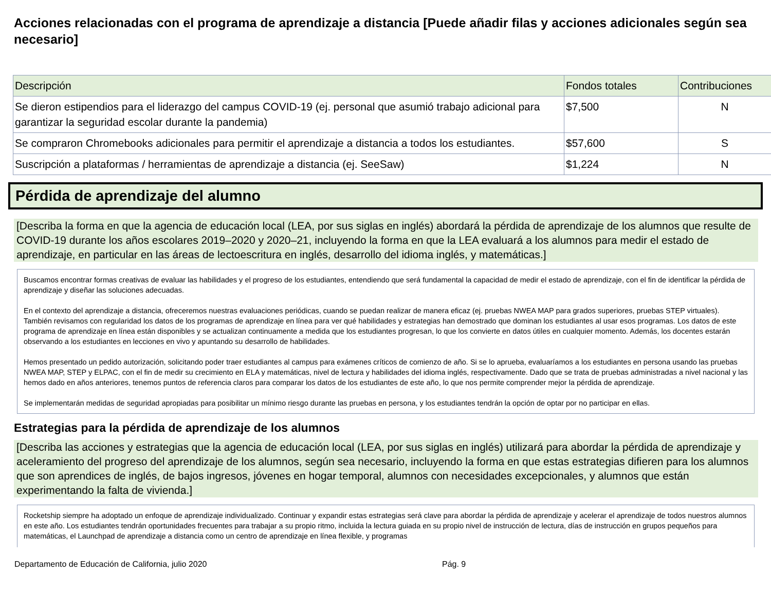Acciones relacionadas con el programa de aprendizaje a distancia [Puede añadir filas y acciones adicionales según sea necesario]
| Descripción | Fondos totales | Contribuciones |
| --- | --- | --- |
| Se dieron estipendios para el liderazgo del campus COVID-19 (ej. personal que asumió trabajo adicional para garantizar la seguridad escolar durante la pandemia) | $7,500 | N |
| Se compraron Chromebooks adicionales para permitir el aprendizaje a distancia a todos los estudiantes. | $57,600 | S |
| Suscripción a plataformas / herramientas de aprendizaje a distancia (ej. SeeSaw) | $1,224 | N |
Pérdida de aprendizaje del alumno
[Describa la forma en que la agencia de educación local (LEA, por sus siglas en inglés) abordará la pérdida de aprendizaje de los alumnos que resulte de COVID-19 durante los años escolares 2019–2020 y 2020–21, incluyendo la forma en que la LEA evaluará a los alumnos para medir el estado de aprendizaje, en particular en las áreas de lectoescritura en inglés, desarrollo del idioma inglés, y matemáticas.]
Buscamos encontrar formas creativas de evaluar las habilidades y el progreso de los estudiantes, entendiendo que será fundamental la capacidad de medir el estado de aprendizaje, con el fin de identificar la pérdida de aprendizaje y diseñar las soluciones adecuadas.
En el contexto del aprendizaje a distancia, ofreceremos nuestras evaluaciones periódicas, cuando se puedan realizar de manera eficaz (ej. pruebas NWEA MAP para grados superiores, pruebas STEP virtuales). También revisamos con regularidad los datos de los programas de aprendizaje en línea para ver qué habilidades y estrategias han demostrado que dominan los estudiantes al usar esos programas. Los datos de este programa de aprendizaje en línea están disponibles y se actualizan continuamente a medida que los estudiantes progresan, lo que los convierte en datos útiles en cualquier momento. Además, los docentes estarán observando a los estudiantes en lecciones en vivo y apuntando su desarrollo de habilidades.
Hemos presentado un pedido autorización, solicitando poder traer estudiantes al campus para exámenes críticos de comienzo de año. Si se lo aprueba, evaluaríamos a los estudiantes en persona usando las pruebas NWEA MAP, STEP y ELPAC, con el fin de medir su crecimiento en ELA y matemáticas, nivel de lectura y habilidades del idioma inglés, respectivamente. Dado que se trata de pruebas administradas a nivel nacional y las hemos dado en años anteriores, tenemos puntos de referencia claros para comparar los datos de los estudiantes de este año, lo que nos permite comprender mejor la pérdida de aprendizaje.
Se implementarán medidas de seguridad apropiadas para posibilitar un mínimo riesgo durante las pruebas en persona, y los estudiantes tendrán la opción de optar por no participar en ellas.
Estrategias para la pérdida de aprendizaje de los alumnos
[Describa las acciones y estrategias que la agencia de educación local (LEA, por sus siglas en inglés) utilizará para abordar la pérdida de aprendizaje y aceleramiento del progreso del aprendizaje de los alumnos, según sea necesario, incluyendo la forma en que estas estrategias difieren para los alumnos que son aprendices de inglés, de bajos ingresos, jóvenes en hogar temporal, alumnos con necesidades excepcionales, y alumnos que están experimentando la falta de vivienda.]
Rocketship siempre ha adoptado un enfoque de aprendizaje individualizado. Continuar y expandir estas estrategias será clave para abordar la pérdida de aprendizaje y acelerar el aprendizaje de todos nuestros alumnos en este año. Los estudiantes tendrán oportunidades frecuentes para trabajar a su propio ritmo, incluida la lectura guiada en su propio nivel de instrucción de lectura, días de instrucción en grupos pequeños para matemáticas, el Launchpad de aprendizaje a distancia como un centro de aprendizaje en línea flexible, y programas
Departamento de Educación de California, julio 2020
Pág. 9